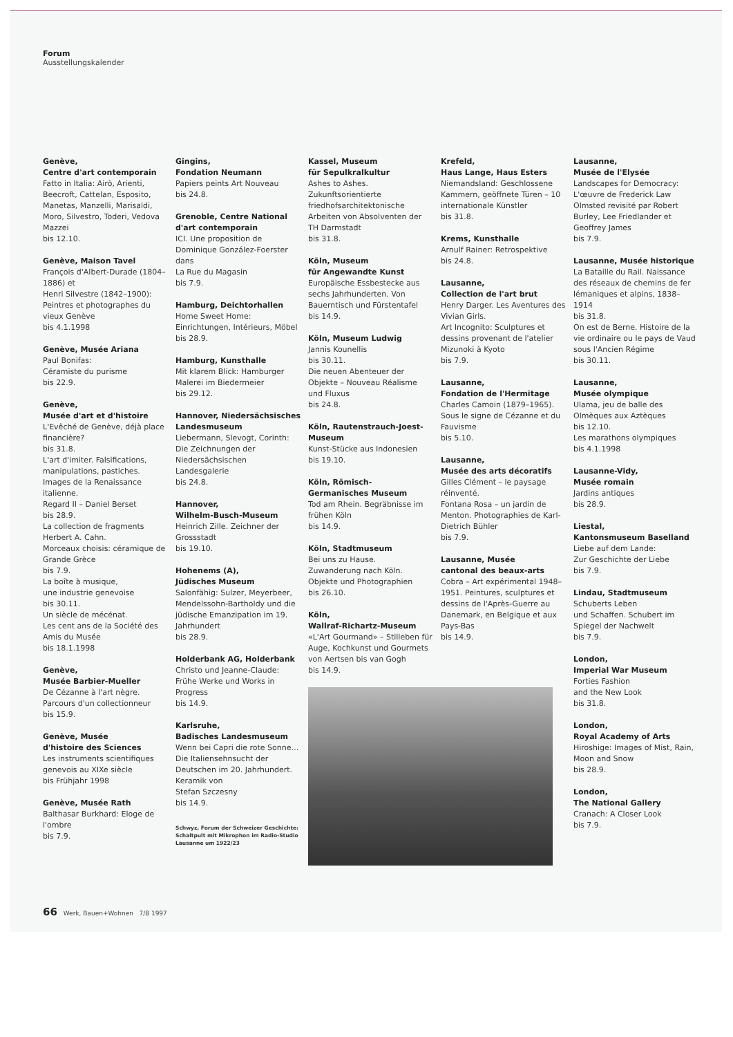Forum
Ausstellungskalender
Genève,
Centre d'art contemporain
Fatto in Italia: Airò, Arienti, Beecroft, Cattelan, Esposito, Manetas, Manzelli, Marisaldi, Moro, Silvestro, Toderi, Vedova Mazzei
bis 12.10.
Genève, Maison Tavel
François d'Albert-Durade (1804–1886) et
Henri Silvestre (1842–1900): Peintres et photographes du vieux Genève
bis 4.1.1998
Genève, Musée Ariana
Paul Bonifas:
Céramiste du purisme
bis 22.9.
Genève,
Musée d'art et d'histoire
L'Evêché de Genève, déjà place financière?
bis 31.8.
L'art d'imiter. Falsifications, manipulations, pastiches. Images de la Renaissance italienne.
Regard II – Daniel Berset
bis 28.9.
La collection de fragments Herbert A. Cahn.
Morceaux choisis: céramique de Grande Grèce
bis 7.9.
La boîte à musique,
une industrie genevoise
bis 30.11.
Un siècle de mécénat.
Les cent ans de la Société des Amis du Musée
bis 18.1.1998
Genève,
Musée Barbier-Mueller
De Cézanne à l'art nègre. Parcours d'un collectionneur
bis 15.9.
Genève, Musée
d'histoire des Sciences
Les instruments scientifiques genevois au XIXe siècle
bis Frühjahr 1998
Genève, Musée Rath
Balthasar Burkhard: Eloge de l'ombre
bis 7.9.
Gingins,
Fondation Neumann
Papiers peints Art Nouveau
bis 24.8.
Grenoble, Centre National d'art contemporain
ICI. Une proposition de Dominique González-Foerster dans
La Rue du Magasin
bis 7.9.
Hamburg, Deichtorhallen
Home Sweet Home: Einrichtungen, Intérieurs, Möbel
bis 28.9.
Hamburg, Kunsthalle
Mit klarem Blick: Hamburger Malerei im Biedermeier
bis 29.12.
Hannover, Niedersächsisches Landesmuseum
Liebermann, Slevogt, Corinth: Die Zeichnungen der Niedersächsischen Landesgalerie
bis 24.8.
Hannover,
Wilhelm-Busch-Museum
Heinrich Zille. Zeichner der Grossstadt
bis 19.10.
Hohenems (A),
Jüdisches Museum
Salonfähig: Sulzer, Meyerbeer, Mendelssohn-Bartholdy und die jüdische Emanzipation im 19. Jahrhundert
bis 28.9.
Holderbank AG, Holderbank
Christo und Jeanne-Claude: Frühe Werke und Works in Progress
bis 14.9.
Karlsruhe,
Badisches Landesmuseum
Wenn bei Capri die rote Sonne… Die Italiensehnsucht der Deutschen im 20. Jahrhundert.
Keramik von
Stefan Szczesny
bis 14.9.
Schwyz, Forum der Schweizer Geschichte: Schaltpult mit Mikrophon im Radio-Studio Lausanne um 1922/23
Kassel, Museum
für Sepulkralkultur
Ashes to Ashes.
Zukunftsorientierte friedhofsarchitektonische Arbeiten von Absolventen der TH Darmstadt
bis 31.8.
Köln, Museum
für Angewandte Kunst
Europäische Essbestecke aus sechs Jahrhunderten. Von Bauerntisch und Fürstentafel
bis 14.9.
Köln, Museum Ludwig
Jannis Kounellis
bis 30.11.
Die neuen Abenteuer der Objekte – Nouveau Réalisme und Fluxus
bis 24.8.
Köln, Rautenstrauch-Joest-Museum
Kunst-Stücke aus Indonesien
bis 19.10.
Köln, Römisch-
Germanisches Museum
Tod am Rhein. Begräbnisse im frühen Köln
bis 14.9.
Köln, Stadtmuseum
Bei uns zu Hause.
Zuwanderung nach Köln. Objekte und Photographien
bis 26.10.
Köln,
Wallraf-Richartz-Museum
«L'Art Gourmand» – Stilleben für Auge, Kochkunst und Gourmets von Aertsen bis van Gogh
bis 14.9.
Krefeld,
Haus Lange, Haus Esters
Niemandsland: Geschlossene Kammern, geöffnete Türen – 10 internationale Künstler
bis 31.8.
Krems, Kunsthalle
Arnulf Rainer: Retrospektive
bis 24.8.
Lausanne,
Collection de l'art brut
Henry Darger. Les Aventures des Vivian Girls.
Art Incognito: Sculptures et dessins provenant de l'atelier Mizunoki à Kyoto
bis 7.9.
Lausanne,
Fondation de l'Hermitage
Charles Camoin (1879–1965). Sous le signe de Cézanne et du Fauvisme
bis 5.10.
Lausanne,
Musée des arts décoratifs
Gilles Clément – le paysage réinventé.
Fontana Rosa – un jardin de Menton. Photographies de Karl-Dietrich Bühler
bis 7.9.
Lausanne, Musée
cantonal des beaux-arts
Cobra – Art expérimental 1948–1951. Peintures, sculptures et dessins de l'Après-Guerre au Danemark, en Belgique et aux Pays-Bas
bis 14.9.
Lausanne,
Musée de l'Elysée
Landscapes for Democracy: L'œuvre de Frederick Law Olmsted revisité par Robert Burley, Lee Friedlander et Geoffrey James
bis 7.9.
Lausanne, Musée historique
La Bataille du Rail. Naissance des réseaux de chemins de fer lémaniques et alpins, 1838–1914
bis 31.8.
On est de Berne. Histoire de la vie ordinaire ou le pays de Vaud sous l'Ancien Régime
bis 30.11.
Lausanne,
Musée olympique
Ulama, jeu de balle des Olmèques aux Aztèques
bis 12.10.
Les marathons olympiques
bis 4.1.1998
Lausanne-Vidy,
Musée romain
Jardins antiques
bis 28.9.
Liestal,
Kantonsmuseum Baselland
Liebe auf dem Lande:
Zur Geschichte der Liebe
bis 7.9.
Lindau, Stadtmuseum
Schuberts Leben
und Schaffen. Schubert im Spiegel der Nachwelt
bis 7.9.
London,
Imperial War Museum
Forties Fashion
and the New Look
bis 31.8.
London,
Royal Academy of Arts
Hiroshige: Images of Mist, Rain, Moon and Snow
bis 28.9.
London,
The National Gallery
Cranach: A Closer Look
bis 7.9.
66 Werk, Bauen+Wohnen 7/8 1997